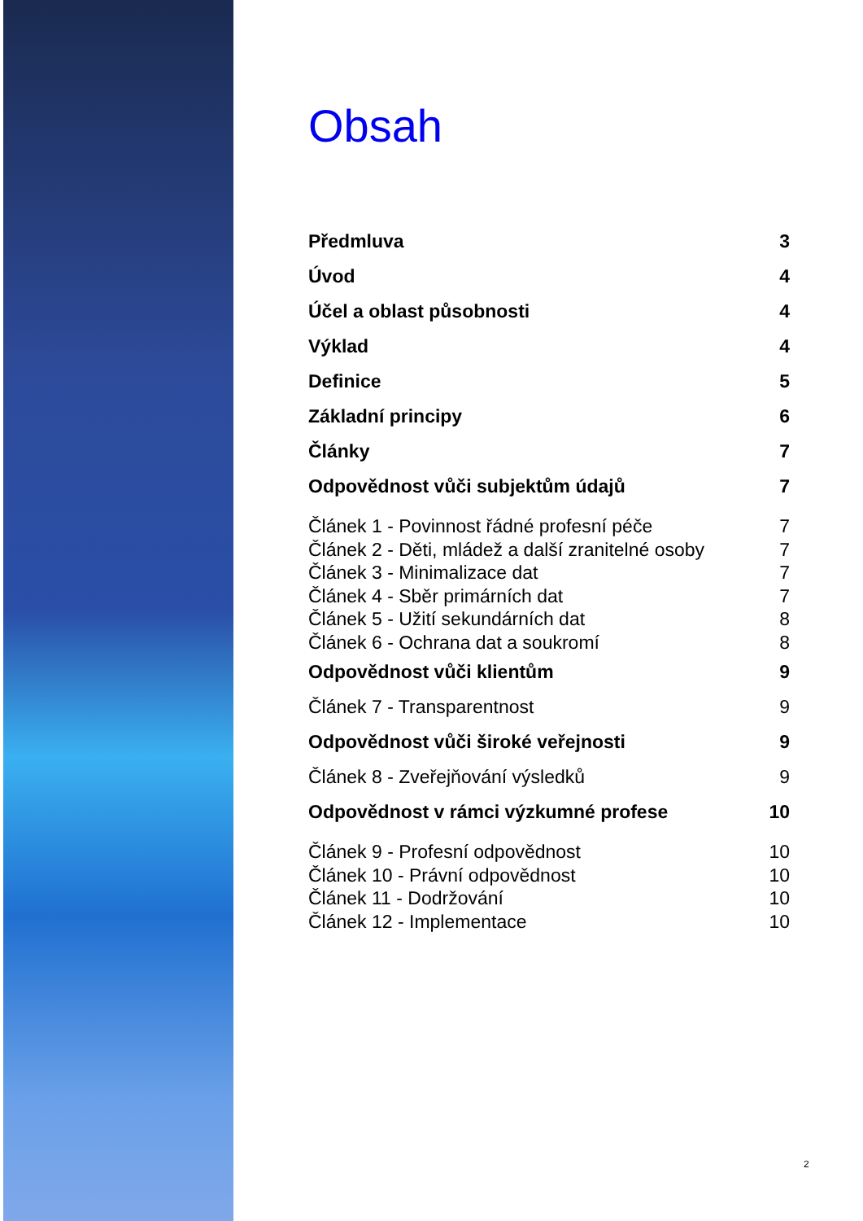Obsah
Předmluva 3
Úvod 4
Účel a oblast působnosti 4
Výklad 4
Definice 5
Základní principy 6
Články 7
Odpovědnost vůči subjektům údajů 7
Článek 1 - Povinnost řádné profesní péče 7
Článek 2 - Děti, mládež a další zranitelné osoby 7
Článek 3 - Minimalizace dat 7
Článek 4 - Sběr primárních dat 7
Článek 5 - Užití sekundárních dat 8
Článek 6 - Ochrana dat a soukromí 8
Odpovědnost vůči klientům 9
Článek 7 - Transparentnost 9
Odpovědnost vůči široké veřejnosti 9
Článek 8 - Zveřejňování výsledků 9
Odpovědnost v rámci výzkumné profese 10
Článek 9 - Profesní odpovědnost 10
Článek 10 - Právní odpovědnost 10
Článek 11 - Dodržování 10
Článek 12 - Implementace 10
2